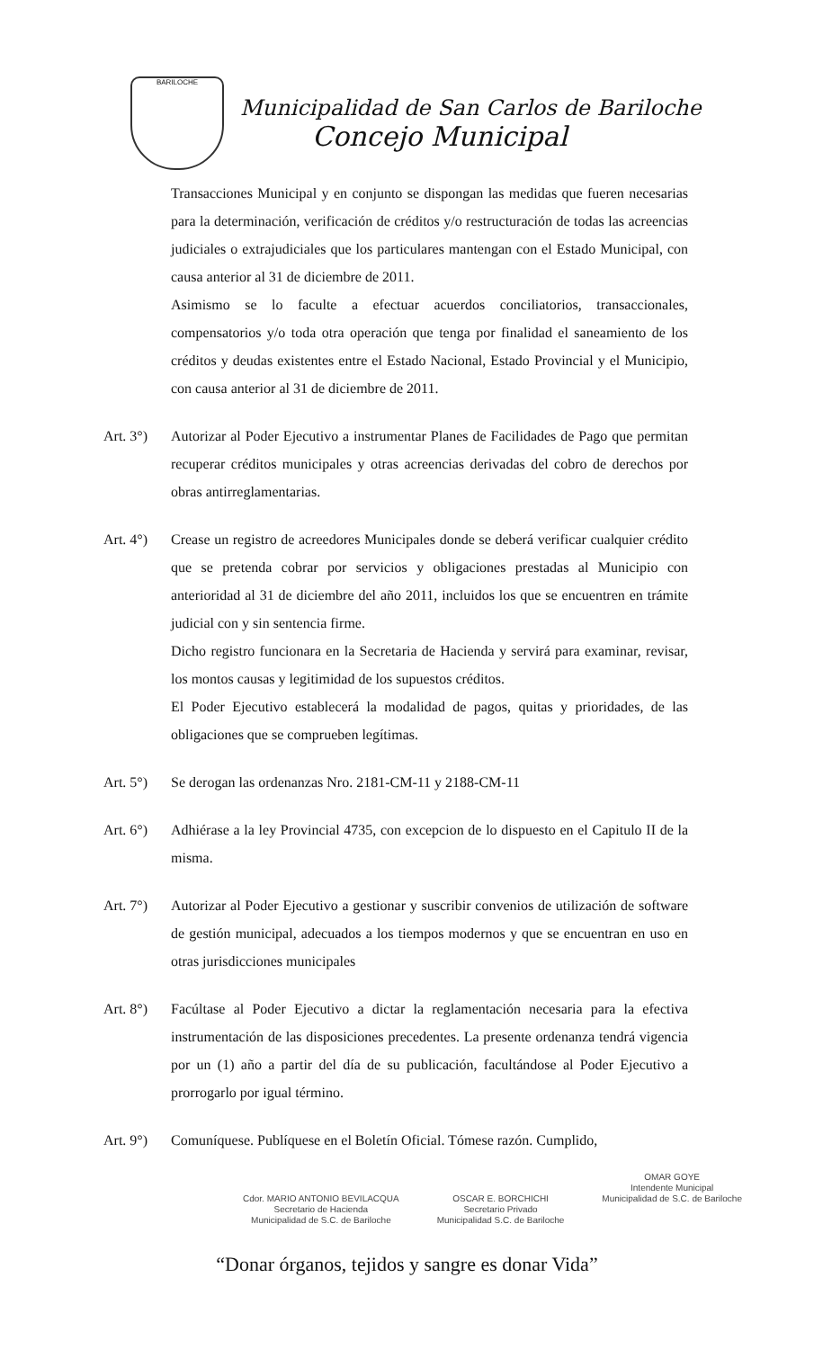BARILOCHE
Municipalidad de San Carlos de Bariloche
Concejo Municipal
Transacciones Municipal y en conjunto se dispongan las medidas que fueren necesarias para la determinación, verificación de créditos y/o restructuración de todas las acreencias judiciales o extrajudiciales que los particulares mantengan con el Estado Municipal, con causa anterior al 31 de diciembre de 2011.
Asimismo se lo faculte a efectuar acuerdos conciliatorios, transaccionales, compensatorios y/o toda otra operación que tenga por finalidad el saneamiento de los créditos y deudas existentes entre el Estado Nacional, Estado Provincial y el Municipio, con causa anterior al 31 de diciembre de 2011.
Art. 3°)
Autorizar al Poder Ejecutivo a instrumentar Planes de Facilidades de Pago que permitan recuperar créditos municipales y otras acreencias derivadas del cobro de derechos por obras antirreglamentarias.
Art. 4°)
Crease un registro de acreedores Municipales donde se deberá verificar cualquier crédito que se pretenda cobrar por servicios y obligaciones prestadas al Municipio con anterioridad al 31 de diciembre del año 2011, incluidos los que se encuentren en trámite judicial con y sin sentencia firme.
Dicho registro funcionara en la Secretaria de Hacienda y servirá para examinar, revisar, los montos causas y legitimidad de los supuestos créditos.
El Poder Ejecutivo establecerá la modalidad de pagos, quitas y prioridades, de las obligaciones que se comprueben legítimas.
Art. 5°)
Se derogan las ordenanzas Nro. 2181-CM-11 y 2188-CM-11
Art. 6°)
Adhiérase a la ley Provincial 4735, con excepcion de lo dispuesto en el Capitulo II de la misma.
Art. 7°)
Autorizar al Poder Ejecutivo a gestionar y suscribir convenios de utilización de software de gestión municipal, adecuados a los tiempos modernos y que se encuentran en uso en otras jurisdicciones municipales
Art. 8°)
Facúltase al Poder Ejecutivo a dictar la reglamentación necesaria para la efectiva instrumentación de las disposiciones precedentes. La presente ordenanza tendrá vigencia por un (1) año a partir del día de su publicación, facultándose al Poder Ejecutivo a prorrogarlo por igual término.
Art. 9°)
Comuníquese. Publíquese en el Boletín Oficial. Tómese razón. Cumplido,
Cdor. MARIO ANTONIO BEVILACQUA
Secretario de Hacienda
Municipalidad de S.C. de Bariloche
OSCAR E. BORCHICHI
Secretario Privado
Municipalidad S.C. de Bariloche
OMAR GOYE
Intendente Municipal
Municipalidad de S.C. de Bariloche
“Donar órganos, tejidos y sangre es donar Vida”